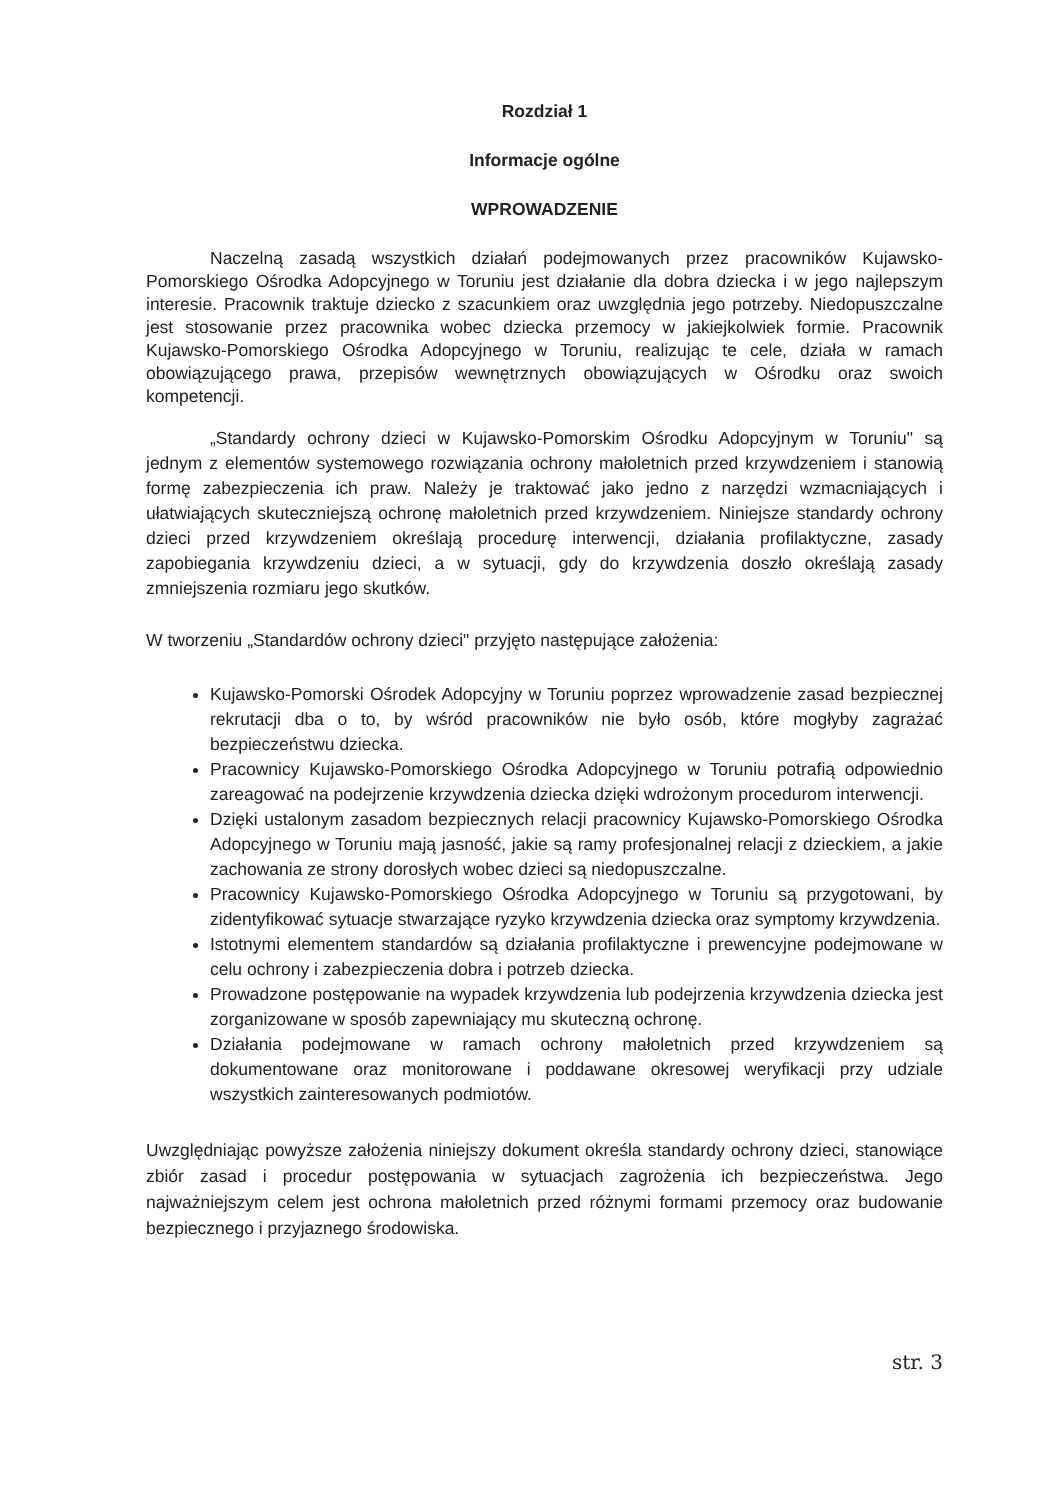Rozdział 1
Informacje ogólne
WPROWADZENIE
Naczelną zasadą wszystkich działań podejmowanych przez pracowników Kujawsko-Pomorskiego Ośrodka Adopcyjnego w Toruniu jest działanie dla dobra dziecka i w jego najlepszym interesie. Pracownik traktuje dziecko z szacunkiem oraz uwzględnia jego potrzeby. Niedopuszczalne jest stosowanie przez pracownika wobec dziecka przemocy w jakiejkolwiek formie. Pracownik Kujawsko-Pomorskiego Ośrodka Adopcyjnego w Toruniu, realizując te cele, działa w ramach obowiązującego prawa, przepisów wewnętrznych obowiązujących w Ośrodku oraz swoich kompetencji.
„Standardy ochrony dzieci w Kujawsko-Pomorskim Ośrodku Adopcyjnym w Toruniu" są jednym z elementów systemowego rozwiązania ochrony małoletnich przed krzywdzeniem i stanowią formę zabezpieczenia ich praw. Należy je traktować jako jedno z narzędzi wzmacniających i ułatwiających skuteczniejszą ochronę małoletnich przed krzywdzeniem. Niniejsze standardy ochrony dzieci przed krzywdzeniem określają procedurę interwencji, działania profilaktyczne, zasady zapobiegania krzywdzeniu dzieci, a w sytuacji, gdy do krzywdzenia doszło określają zasady zmniejszenia rozmiaru jego skutków.
W tworzeniu „Standardów ochrony dzieci" przyjęto następujące założenia:
Kujawsko-Pomorski Ośrodek Adopcyjny w Toruniu poprzez wprowadzenie zasad bezpiecznej rekrutacji dba o to, by wśród pracowników nie było osób, które mogłyby zagrażać bezpieczeństwu dziecka.
Pracownicy Kujawsko-Pomorskiego Ośrodka Adopcyjnego w Toruniu potrafią odpowiednio zareagować na podejrzenie krzywdzenia dziecka dzięki wdrożonym procedurom interwencji.
Dzięki ustalonym zasadom bezpiecznych relacji pracownicy Kujawsko-Pomorskiego Ośrodka Adopcyjnego w Toruniu mają jasność, jakie są ramy profesjonalnej relacji z dzieckiem, a jakie zachowania ze strony dorosłych wobec dzieci są niedopuszczalne.
Pracownicy Kujawsko-Pomorskiego Ośrodka Adopcyjnego w Toruniu są przygotowani, by zidentyfikować sytuacje stwarzające ryzyko krzywdzenia dziecka oraz symptomy krzywdzenia.
Istotnymi elementem standardów są działania profilaktyczne i prewencyjne podejmowane w celu ochrony i zabezpieczenia dobra i potrzeb dziecka.
Prowadzone postępowanie na wypadek krzywdzenia lub podejrzenia krzywdzenia dziecka jest zorganizowane w sposób zapewniający mu skuteczną ochronę.
Działania podejmowane w ramach ochrony małoletnich przed krzywdzeniem są dokumentowane oraz monitorowane i poddawane okresowej weryfikacji przy udziale wszystkich zainteresowanych podmiotów.
Uwzględniając powyższe założenia niniejszy dokument określa standardy ochrony dzieci, stanowiące zbiór zasad i procedur postępowania w sytuacjach zagrożenia ich bezpieczeństwa. Jego najważniejszym celem jest ochrona małoletnich przed różnymi formami przemocy oraz budowanie bezpiecznego i przyjaznego środowiska.
str. 3